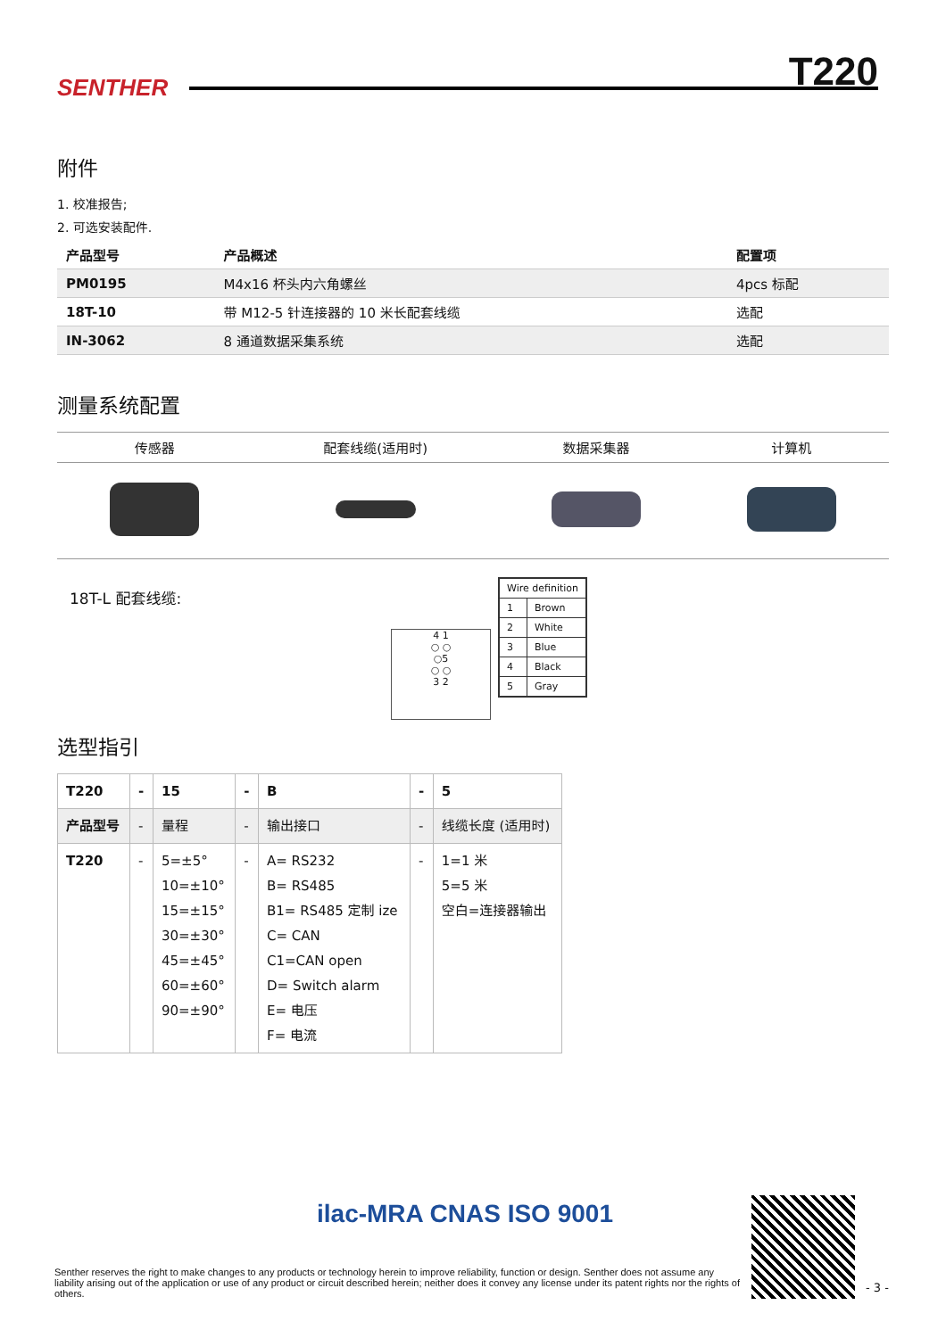SENTHER T220
附件
1. 校准报告;
2. 可选安装配件.
| 产品型号 | 产品概述 | 配置项 |
| --- | --- | --- |
| PM0195 | M4x16 杯头内六角螺丝 | 4pcs 标配 |
| 18T-10 | 带 M12-5 针连接器的 10 米长配套线缆 | 选配 |
| IN-3062 | 8 通道数据采集系统 | 选配 |
测量系统配置
| 传感器 | 配套线缆(适用时) | 数据采集器 | 计算机 |
| --- | --- | --- | --- |
18T-L 配套线缆:
4 1
○ ○
○5
○ ○
3 2
| Wire definition | |
| 1 | Brown |
| 2 | White |
| 3 | Blue |
| 4 | Black |
| 5 | Gray |
选型指引
| T220 | - | 15 | - | B | - | 5 |
| 产品型号 | - | 量程 | - | 输出接口 | - | 线缆长度 (适用时) |
| T220 | - | 5=±5° 10=±10° 15=±15° 30=±30° 45=±45° 60=±60° 90=±90° | - | A= RS232 B= RS485 B1= RS485 定制 ize C= CAN C1=CAN open D= Switch alarm E= 电压 F= 电流 | - | 1=1 米 5=5 米 空白=连接器输出 |
ilac-MRA CNAS ISO 9001
Senther reserves the right to make changes to any products or technology herein to improve reliability, function or design. Senther does not assume any liability arising out of the application or use of any product or circuit described herein; neither does it convey any license under its patent rights nor the rights of others.
- 3 -